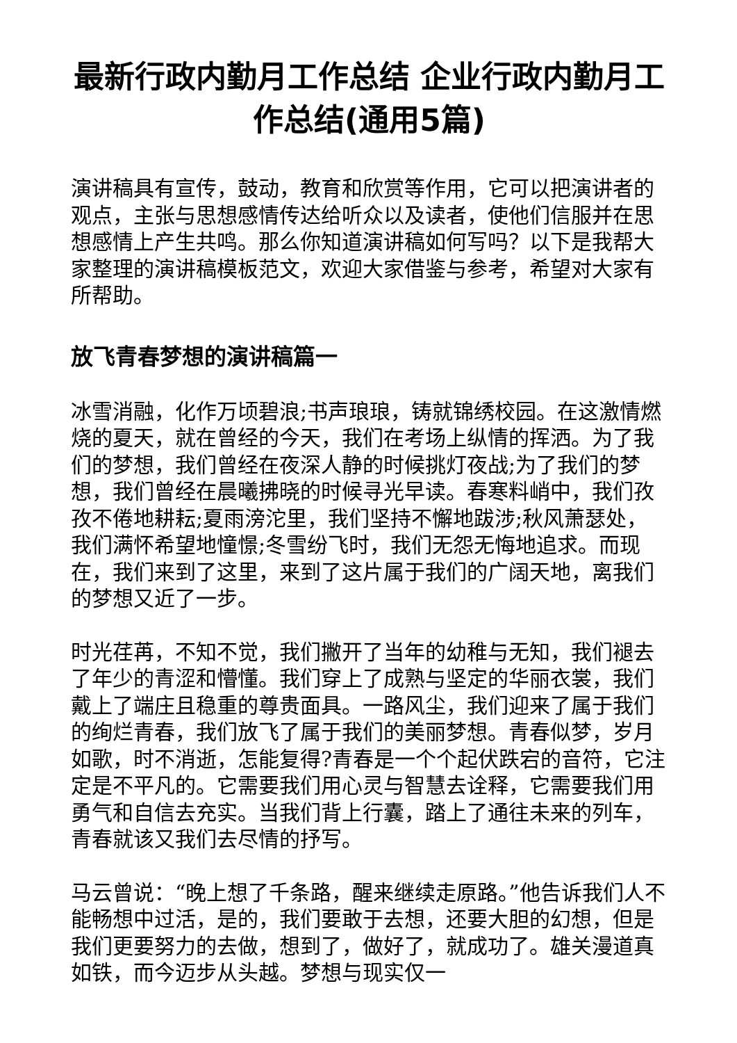最新行政内勤月工作总结 企业行政内勤月工作总结(通用5篇)
演讲稿具有宣传，鼓动，教育和欣赏等作用，它可以把演讲者的观点，主张与思想感情传达给听众以及读者，使他们信服并在思想感情上产生共鸣。那么你知道演讲稿如何写吗？以下是我帮大家整理的演讲稿模板范文，欢迎大家借鉴与参考，希望对大家有所帮助。
放飞青春梦想的演讲稿篇一
冰雪消融，化作万顷碧浪;书声琅琅，铸就锦绣校园。在这激情燃烧的夏天，就在曾经的今天，我们在考场上纵情的挥洒。为了我们的梦想，我们曾经在夜深人静的时候挑灯夜战;为了我们的梦想，我们曾经在晨曦拂晓的时候寻光早读。春寒料峭中，我们孜孜不倦地耕耘;夏雨滂沱里，我们坚持不懈地跋涉;秋风萧瑟处，我们满怀希望地憧憬;冬雪纷飞时，我们无怨无悔地追求。而现在，我们来到了这里，来到了这片属于我们的广阔天地，离我们的梦想又近了一步。
时光荏苒，不知不觉，我们撇开了当年的幼稚与无知，我们褪去了年少的青涩和懵懂。我们穿上了成熟与坚定的华丽衣裳，我们戴上了端庄且稳重的尊贵面具。一路风尘，我们迎来了属于我们的绚烂青春，我们放飞了属于我们的美丽梦想。青春似梦，岁月如歌，时不消逝，怎能复得?青春是一个个起伏跌宕的音符，它注定是不平凡的。它需要我们用心灵与智慧去诠释，它需要我们用勇气和自信去充实。当我们背上行囊，踏上了通往未来的列车，青春就该又我们去尽情的抒写。
马云曾说：“晚上想了千条路，醒来继续走原路。”他告诉我们人不能畅想中过活，是的，我们要敢于去想，还要大胆的幻想，但是我们更要努力的去做，想到了，做好了，就成功了。雄关漫道真如铁，而今迈步从头越。梦想与现实仅一